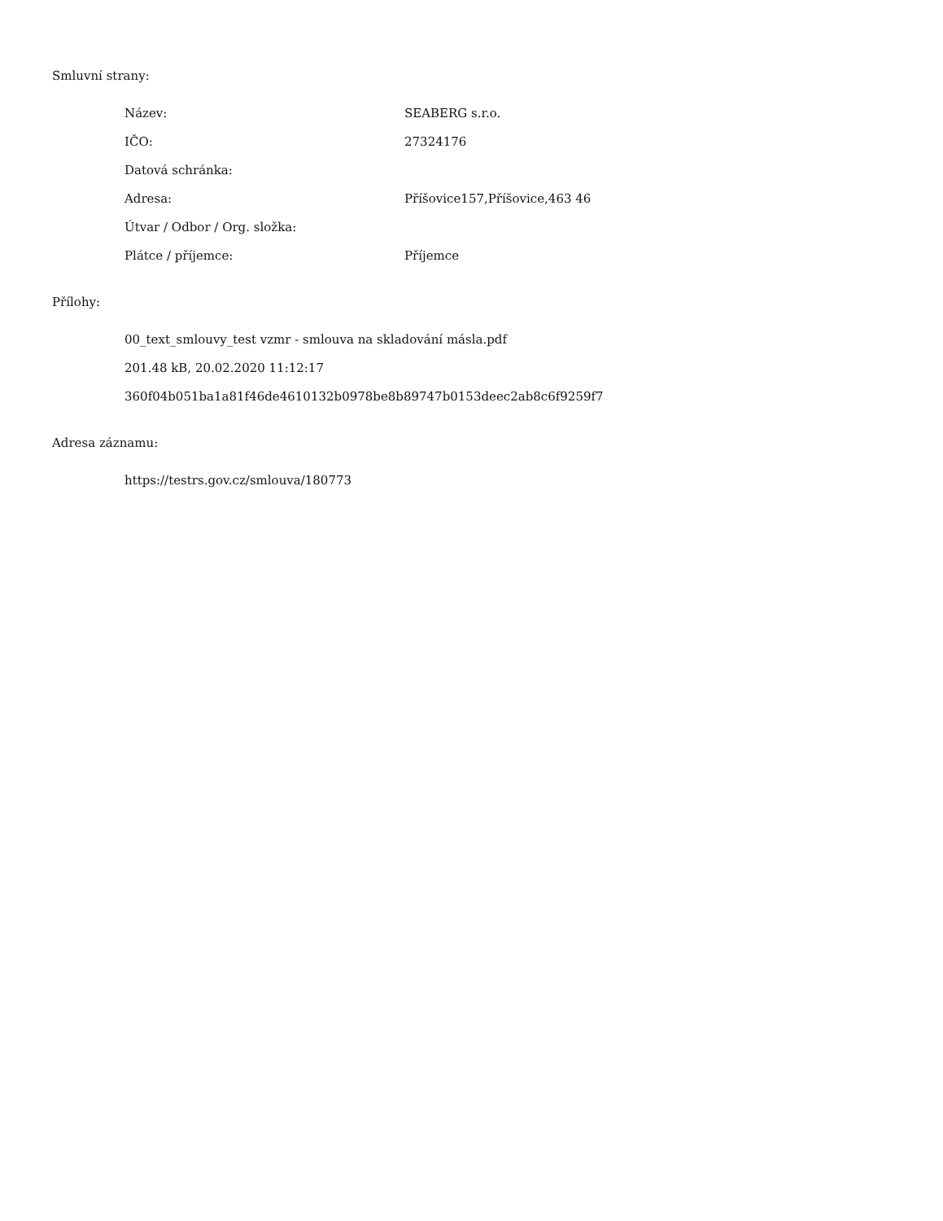Smluvní strany:
| Název: | SEABERG s.r.o. |
| IČO: | 27324176 |
| Datová schránka: | |
| Adresa: | Příšovice157,Příšovice,463 46 |
| Útvar / Odbor / Org. složka: | |
| Plátce / příjemce: | Příjemce |
Přílohy:
00_text_smlouvy_test vzmr - smlouva na skladování másla.pdf
201.48 kB, 20.02.2020 11:12:17
360f04b051ba1a81f46de4610132b0978be8b89747b0153deec2ab8c6f9259f7
Adresa záznamu:
https://testrs.gov.cz/smlouva/180773